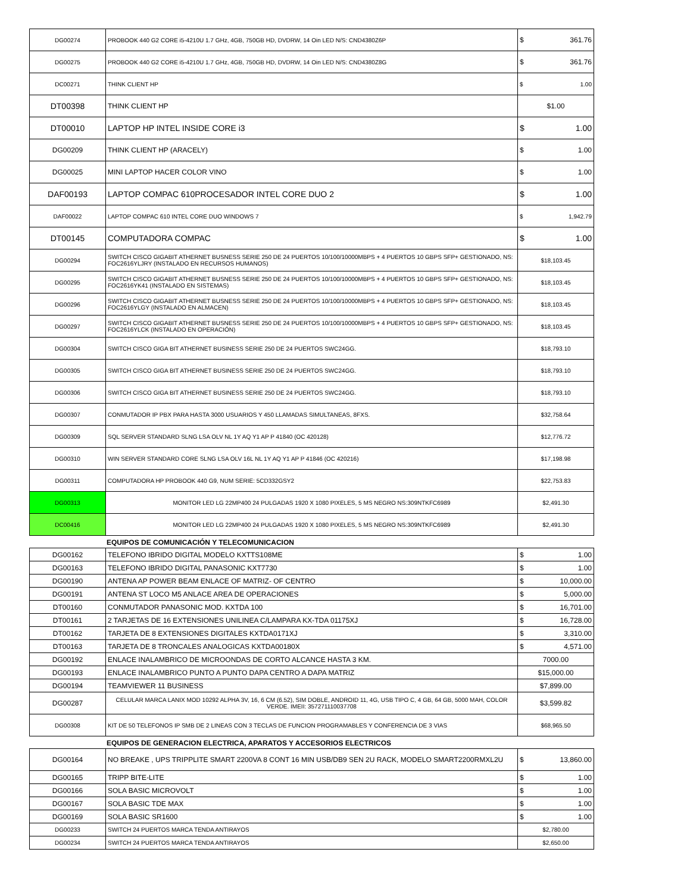| DG00274 | PROBOOK 440 G2 CORE i5-4210U 1.7 GHz, 4GB, 750GB HD, DVDRW, 14 Oin LED N/S: CND4380Z6P | $ 361.76 |
| DG00275 | PROBOOK 440 G2 CORE i5-4210U 1.7 GHz, 4GB, 750GB HD, DVDRW, 14 Oin LED N/S: CND4380Z8G | $ 361.76 |
| DC00271 | THINK CLIENT HP | $ 1.00 |
| DT00398 | THINK CLIENT HP | $1.00 |
| DT00010 | LAPTOP HP INTEL INSIDE CORE i3 | $ 1.00 |
| DG00209 | THINK CLIENT HP (ARACELY) | $ 1.00 |
| DG00025 | MINI LAPTOP HACER COLOR VINO | $ 1.00 |
| DAF00193 | LAPTOP COMPAC 610PROCESADOR INTEL CORE DUO 2 | $ 1.00 |
| DAF00022 | LAPTOP COMPAC 610 INTEL CORE DUO WINDOWS 7 | $ 1,942.79 |
| DT00145 | COMPUTADORA COMPAC | $ 1.00 |
| DG00294 | SWITCH CISCO GIGABIT ATHERNET BUSNESS SERIE 250 DE 24 PUERTOS 10/100/10000MBPS + 4 PUERTOS 10 GBPS SFP+ GESTIONADO, NS: FOC2616YLJRY (INSTALADO EN RECURSOS HUMANOS) | $18,103.45 |
| DG00295 | SWITCH CISCO GIGABIT ATHERNET BUSNESS SERIE 250 DE 24 PUERTOS 10/100/10000MBPS + 4 PUERTOS 10 GBPS SFP+ GESTIONADO, NS: FOC2616YK41 (INSTALADO EN SISTEMAS) | $18,103.45 |
| DG00296 | SWITCH CISCO GIGABIT ATHERNET BUSNESS SERIE 250 DE 24 PUERTOS 10/100/10000MBPS + 4 PUERTOS 10 GBPS SFP+ GESTIONADO, NS: FOC2616YLGY (INSTALADO EN ALMACEN) | $18,103.45 |
| DG00297 | SWITCH CISCO GIGABIT ATHERNET BUSNESS SERIE 250 DE 24 PUERTOS 10/100/10000MBPS + 4 PUERTOS 10 GBPS SFP+ GESTIONADO, NS: FOC2616YLCK (INSTALADO EN OPERACIÓN) | $18,103.45 |
| DG00304 | SWITCH CISCO GIGA BIT ATHERNET BUSINESS SERIE 250 DE 24 PUERTOS SWC24GG. | $18,793.10 |
| DG00305 | SWITCH CISCO GIGA BIT ATHERNET BUSINESS SERIE 250 DE 24 PUERTOS SWC24GG. | $18,793.10 |
| DG00306 | SWITCH CISCO GIGA BIT ATHERNET BUSINESS SERIE 250 DE 24 PUERTOS SWC24GG. | $18,793.10 |
| DG00307 | CONMUTADOR IP PBX PARA HASTA 3000 USUARIOS Y 450 LLAMADAS SIMULTANEAS, 8FXS. | $32,758.64 |
| DG00309 | SQL SERVER STANDARD SLNG LSA OLV NL 1Y AQ Y1 AP P 41840 (OC 420128) | $12,776.72 |
| DG00310 | WIN SERVER STANDARD CORE SLNG LSA OLV 16L NL 1Y AQ Y1 AP P 41846 (OC 420216) | $17,198.98 |
| DG00311 | COMPUTADORA HP PROBOOK 440 G9, NUM SERIE: 5CD332GSY2 | $22,753.83 |
| DG00313 | MONITOR LED LG 22MP400 24 PULGADAS 1920 X 1080 PIXELES, 5 MS NEGRO NS:309NTKFC6989 | $2,491.30 |
| DC00416 | MONITOR LED LG 22MP400 24 PULGADAS 1920 X 1080 PIXELES, 5 MS NEGRO NS:309NTKFC6989 | $2,491.30 |
EQUIPOS DE COMUNICACIÓN Y TELECOMUNICACION
| DG00162 | TELEFONO IBRIDO DIGITAL MODELO KXTTS108ME | $ 1.00 |
| DG00163 | TELEFONO IBRIDO DIGITAL PANASONIC KXT7730 | $ 1.00 |
| DG00190 | ANTENA AP POWER BEAM ENLACE OF MATRIZ- OF CENTRO | $ 10,000.00 |
| DG00191 | ANTENA ST LOCO M5 ANLACE AREA DE OPERACIONES | $ 5,000.00 |
| DT00160 | CONMUTADOR PANASONIC MOD. KXTDA 100 | $ 16,701.00 |
| DT00161 | 2 TARJETAS DE 16 EXTENSIONES UNILINEA C/LAMPARA KX-TDA 01175XJ | $ 16,728.00 |
| DT00162 | TARJETA DE 8 EXTENSIONES DIGITALES KXTDA0171XJ | $ 3,310.00 |
| DT00163 | TARJETA DE 8 TRONCALES ANALOGICAS KXTDA00180X | $ 4,571.00 |
| DG00192 | ENLACE INALAMBRICO DE MICROONDAS DE CORTO ALCANCE HASTA 3 KM. | 7000.00 |
| DG00193 | ENLACE INALAMBRICO PUNTO A PUNTO DAPA CENTRO A DAPA MATRIZ | $15,000.00 |
| DG00194 | TEAMVIEWER 11 BUSINESS | $7,899.00 |
| DG00287 | CELULAR MARCA LANIX MOD 10292 ALPHA 3V, 16, 6 CM (6.52), SIM DOBLE, ANDROID 11, 4G, USB TIPO C, 4 GB, 64 GB, 5000 MAH, COLOR VERDE. IMEII: 357271110037708 | $3,599.82 |
| DG00308 | KIT DE 50 TELEFONOS IP SMB DE 2 LINEAS CON 3 TECLAS DE FUNCION PROGRAMABLES Y CONFERENCIA DE 3 VIAS | $68,965.50 |
EQUIPOS DE GENERACION ELECTRICA, APARATOS Y ACCESORIOS ELECTRICOS
| DG00164 | NO BREAKE , UPS TRIPPLITE SMART 2200VA 8 CONT 16 MIN USB/DB9 SEN 2U RACK, MODELO SMART2200RMXL2U | $ 13,860.00 |
| DG00165 | TRIPP BITE-LITE | $ 1.00 |
| DG00166 | SOLA BASIC MICROVOLT | $ 1.00 |
| DG00167 | SOLA BASIC TDE MAX | $ 1.00 |
| DG00169 | SOLA BASIC SR1600 | $ 1.00 |
| DG00233 | SWITCH 24 PUERTOS MARCA TENDA ANTIRAYOS | $2,780.00 |
| DG00234 | SWITCH 24 PUERTOS MARCA TENDA ANTIRAYOS | $2,650.00 |